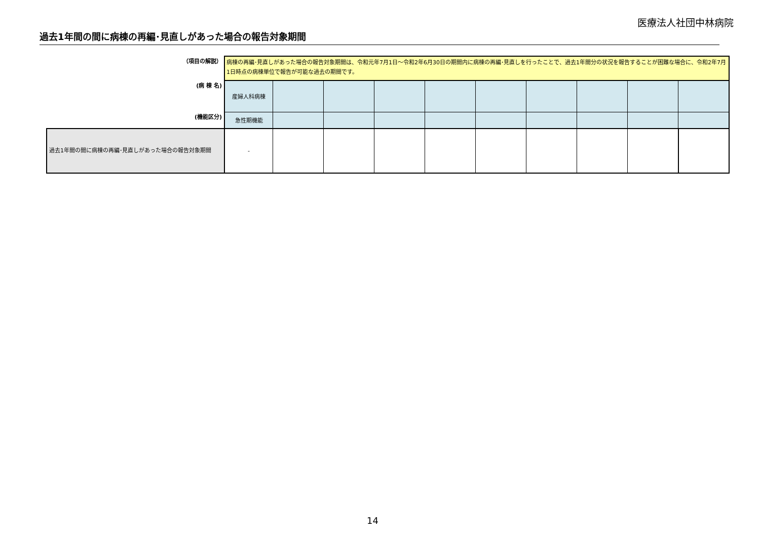医療法人社団中林病院
過去1年間の間に病棟の再編･見直しがあった場合の報告対象期間
| （項目の解説） | 病棟の再編･見直しがあった場合の報告対象期間は、令和元年7月1日～令和2年6月30日の期間内に病棟の再編･見直しを行ったことで、過去1年間分の状況を報告することが困難な場合に、令和2年7月1日時点の病棟単位で報告が可能な過去の期間です。 | | | | | | | | | |
| (病 棟 名) | 産婦人科病棟 | | | | | | | | | |
| (機能区分) | 急性期機能 | | | | | | | | | |
| 過去1年間の間に病棟の再編･見直しがあった場合の報告対象期間 | - | | | | | | | | | |
14